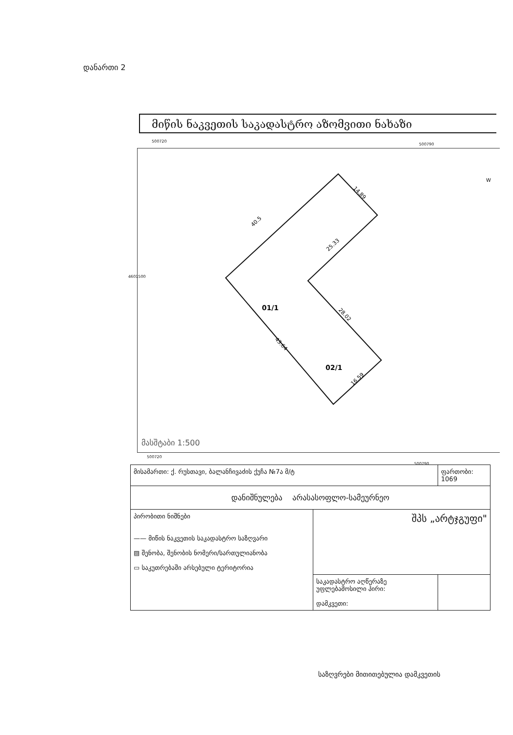დანართი 2
მიწის ნაკვეთის საკადასტრო აზომვითი ნახაზი
500720
500790
40.5
14.89
25.33
28.02
43.64
16.59
01/1
02/1
W
მასშტაბი 1:500
4601500
500720
500790
| მისამართი: ქ. რუსთავი, ბალანჩივაძის ქუჩა №7ა მ/ტ | | ფართობი: 1069 |
| დანიშნულება არასასოფლო-სამეურნეო | | |
| პირობითი ნიშნები —— მიწის ნაკვეთის საკადასტრო საზღვარი ▨ შენობა, შენობის ნომერი/სართულიანობა ▭ საკუთრებაში არსებული ტერიტორია | შპს „არტჯგუფი" | |
| | საკადასტრო აღწერაზე უფლებამოსილი პირი: დამკვეთი: | |
საზღვრები მითითებულია დამკვეთის